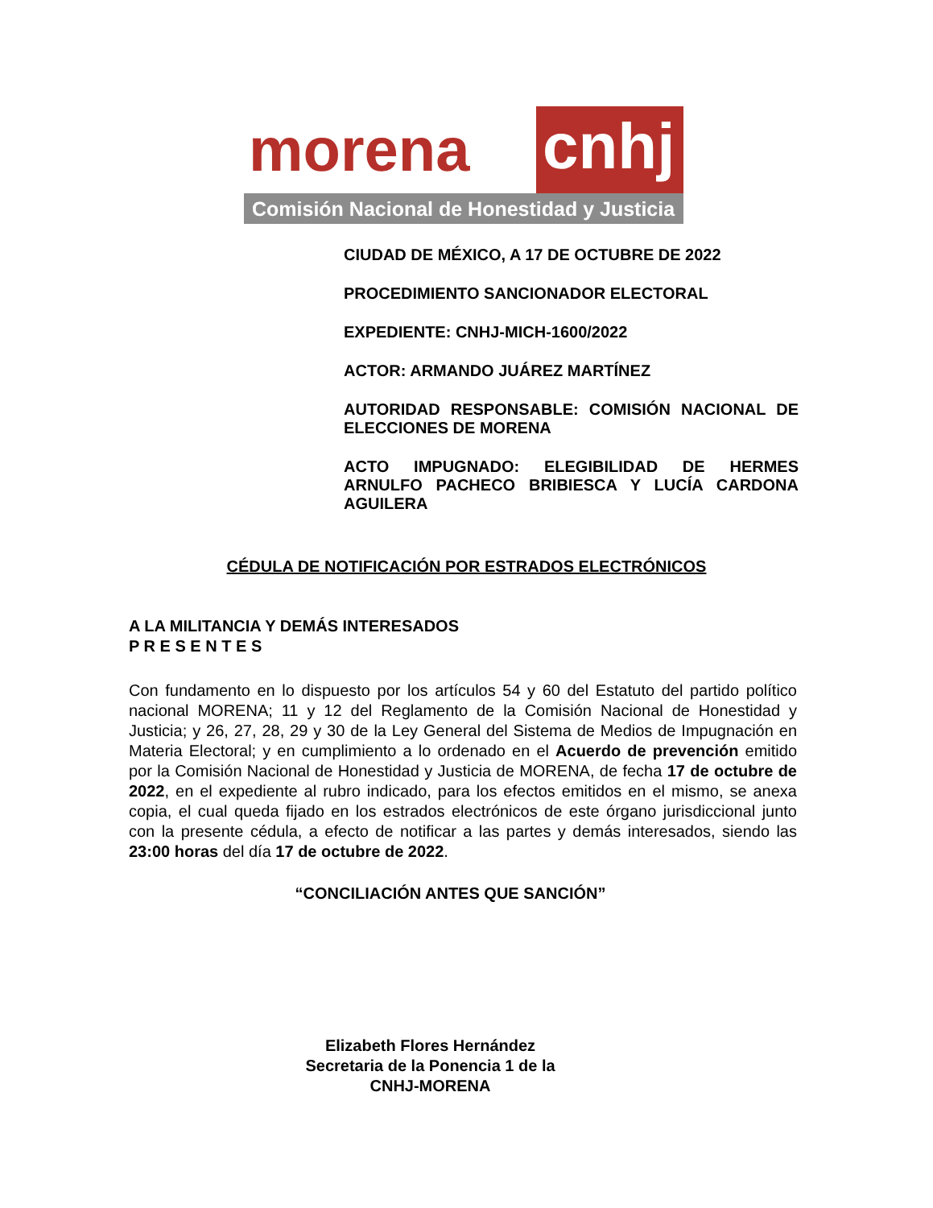morena
cnhj
Comisión Nacional de Honestidad y Justicia
CIUDAD DE MÉXICO, A 17 DE OCTUBRE DE 2022
PROCEDIMIENTO SANCIONADOR ELECTORAL
EXPEDIENTE: CNHJ-MICH-1600/2022
ACTOR: ARMANDO JUÁREZ MARTÍNEZ
AUTORIDAD RESPONSABLE: COMISIÓN NACIONAL DE ELECCIONES DE MORENA
ACTO IMPUGNADO: ELEGIBILIDAD DE HERMES ARNULFO PACHECO BRIBIESCA Y LUCÍA CARDONA AGUILERA
CÉDULA DE NOTIFICACIÓN POR ESTRADOS ELECTRÓNICOS
A LA MILITANCIA Y DEMÁS INTERESADOS
P R E S E N T E S
Con fundamento en lo dispuesto por los artículos 54 y 60 del Estatuto del partido político nacional MORENA; 11 y 12 del Reglamento de la Comisión Nacional de Honestidad y Justicia; y 26, 27, 28, 29 y 30 de la Ley General del Sistema de Medios de Impugnación en Materia Electoral; y en cumplimiento a lo ordenado en el Acuerdo de prevención emitido por la Comisión Nacional de Honestidad y Justicia de MORENA, de fecha 17 de octubre de 2022, en el expediente al rubro indicado, para los efectos emitidos en el mismo, se anexa copia, el cual queda fijado en los estrados electrónicos de este órgano jurisdiccional junto con la presente cédula, a efecto de notificar a las partes y demás interesados, siendo las 23:00 horas del día 17 de octubre de 2022.
“CONCILIACIÓN ANTES QUE SANCIÓN”
Elizabeth Flores Hernández
Secretaria de la Ponencia 1 de la
CNHJ-MORENA